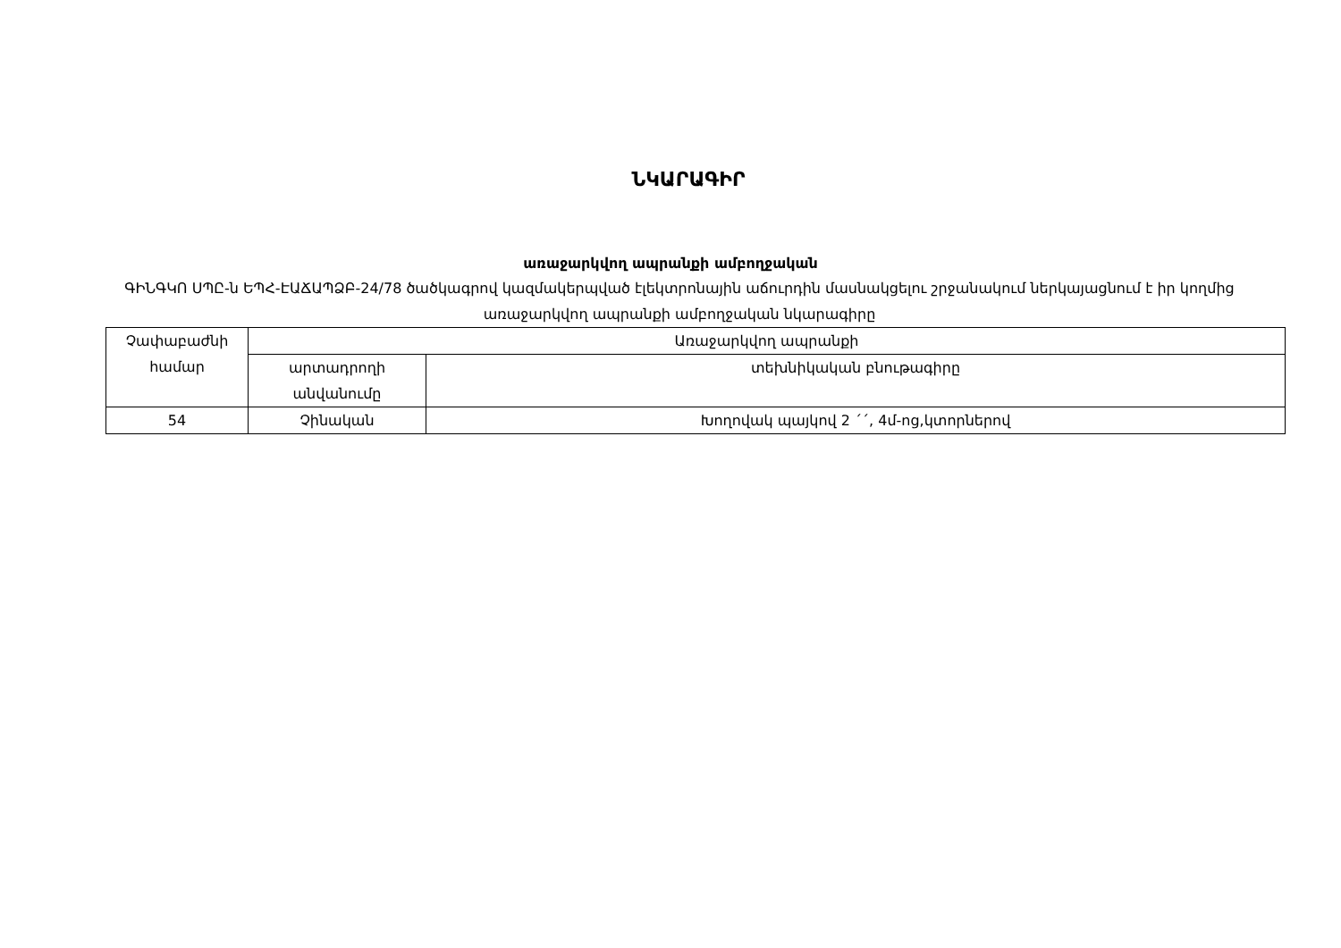ՆԿԱՐԱԳԻՐ
առաջարկվող ապրանքի ամբողջական
ԳԻՆԳԿՈ ՍՊԸ-ն ԵՊՀ-ԷԱՃԱՊՁԲ-24/78 ծածկագրով կազմակերպված էլեկտրոնային աճուրդին մասնակցելու շրջանակում ներկայացնում է իր կողմից առաջարկվող ապրանքի ամբողջական նկարագիրը
| Չափաբաժնի համար | Առաջարկվող ապրանքի | |
| --- | --- | --- |
| | արտադրողի անվանումը | տեխնիկական բնութագիրը |
| 54 | Չինական | Խողովակ պայկով 2 ´´, 4մ-ոց,կտորներով |